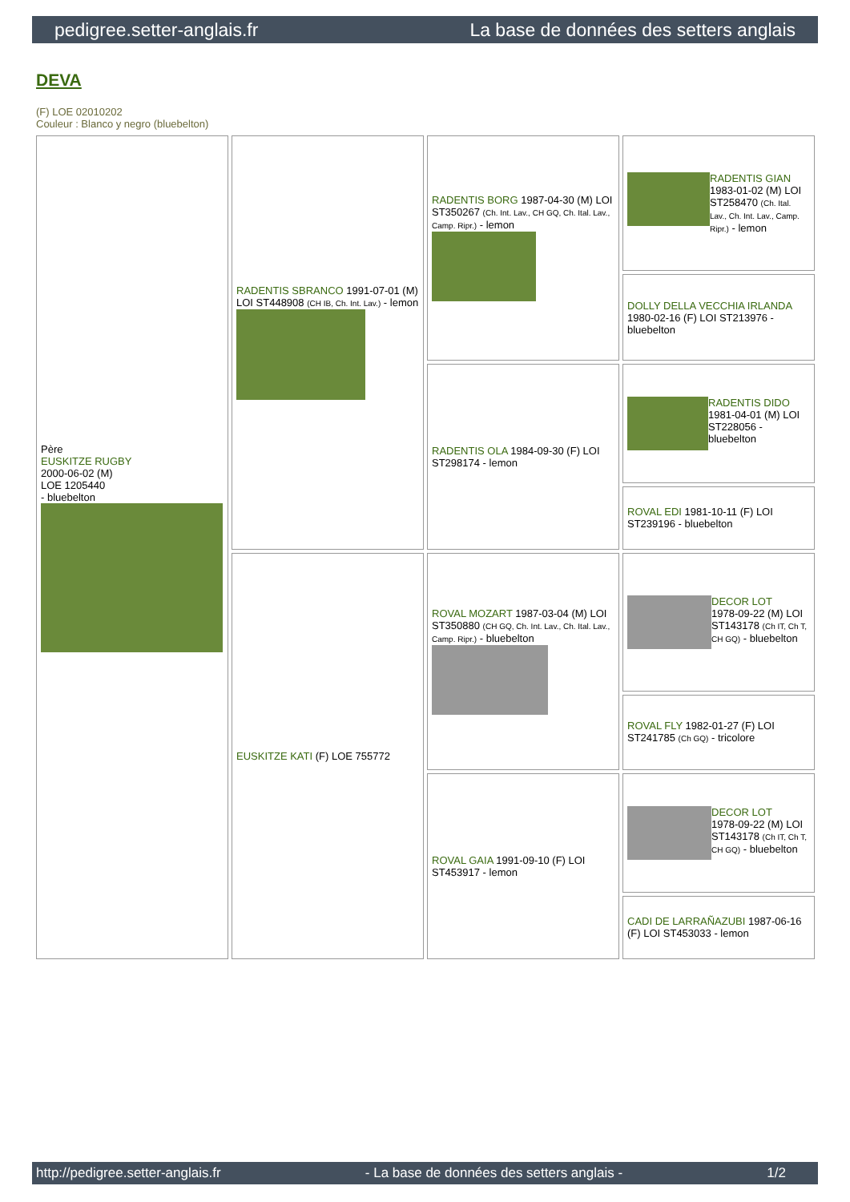pedigree.setter-anglais.fr La base de données des setters anglais
DEVA
(F) LOE 02010202
Couleur : Blanco y negro (bluebelton)
| Père EUSKITZE RUGBY 2000-06-02 (M) LOE 1205440 - bluebelton | RADENTIS SBRANCO 1991-07-01 (M) LOI ST448908 (CH IB, Ch. Int. Lav.) - lemon | RADENTIS BORG 1987-04-30 (M) LOI ST350267 (Ch. Int. Lav., CH GQ, Ch. Ital. Lav., Camp. Ripr.) - lemon | RADENTIS GIAN 1983-01-02 (M) LOI ST258470 (Ch. Ital. Lav., Ch. Int. Lav., Camp. Ripr.) - lemon |
| | | | DOLLY DELLA VECCHIA IRLANDA 1980-02-16 (F) LOI ST213976 - bluebelton |
| | | RADENTIS OLA 1984-09-30 (F) LOI ST298174 - lemon | RADENTIS DIDO 1981-04-01 (M) LOI ST228056 - bluebelton |
| | | | ROVAL EDI 1981-10-11 (F) LOI ST239196 - bluebelton |
| | EUSKITZE KATI (F) LOE 755772 | ROVAL MOZART 1987-03-04 (M) LOI ST350880 (CH GQ, Ch. Int. Lav., Ch. Ital. Lav., Camp. Ripr.) - bluebelton | DECOR LOT 1978-09-22 (M) LOI ST143178 (Ch IT, Ch T, CH GQ) - bluebelton |
| | | | ROVAL FLY 1982-01-27 (F) LOI ST241785 (Ch GQ) - tricolore |
| | | ROVAL GAIA 1991-09-10 (F) LOI ST453917 - lemon | DECOR LOT 1978-09-22 (M) LOI ST143178 (Ch IT, Ch T, CH GQ) - bluebelton |
| | | | CADI DE LARRAÑAZUBI 1987-06-16 (F) LOI ST453033 - lemon |
http://pedigree.setter-anglais.fr - La base de données des setters anglais - 1/2